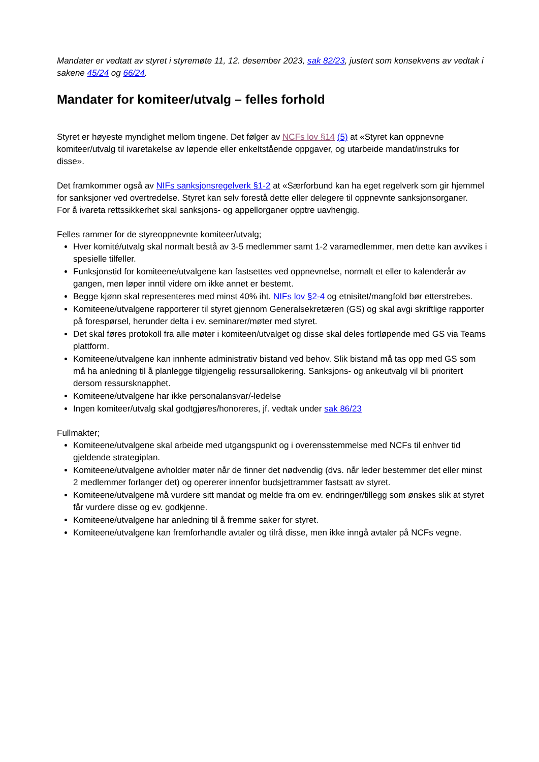Mandater er vedtatt av styret i styremøte 11, 12. desember 2023, sak 82/23, justert som konsekvens av vedtak i sakene 45/24 og 66/24.
Mandater for komiteer/utvalg – felles forhold
Styret er høyeste myndighet mellom tingene. Det følger av NCFs lov §14 (5) at «Styret kan oppnevne komiteer/utvalg til ivaretakelse av løpende eller enkeltstående oppgaver, og utarbeide mandat/instruks for disse».
Det framkommer også av NIFs sanksjonsregelverk §1-2 at «Særforbund kan ha eget regelverk som gir hjemmel for sanksjoner ved overtredelse. Styret kan selv forestå dette eller delegere til oppnevnte sanksjonsorganer.
For å ivareta rettssikkerhet skal sanksjons- og appellorganer opptre uavhengig.
Felles rammer for de styreoppnevnte komiteer/utvalg;
Hver komité/utvalg skal normalt bestå av 3-5 medlemmer samt 1-2 varamedlemmer, men dette kan avvikes i spesielle tilfeller.
Funksjonstid for komiteene/utvalgene kan fastsettes ved oppnevnelse, normalt et eller to kalenderår av gangen, men løper inntil videre om ikke annet er bestemt.
Begge kjønn skal representeres med minst 40% iht. NIFs lov §2-4 og etnisitet/mangfold bør etterstrebes.
Komiteene/utvalgene rapporterer til styret gjennom Generalsekretæren (GS) og skal avgi skriftlige rapporter på forespørsel, herunder delta i ev. seminarer/møter med styret.
Det skal føres protokoll fra alle møter i komiteen/utvalget og disse skal deles fortløpende med GS via Teams plattform.
Komiteene/utvalgene kan innhente administrativ bistand ved behov. Slik bistand må tas opp med GS som må ha anledning til å planlegge tilgjengelig ressursallokering. Sanksjons- og ankeutvalg vil bli prioritert dersom ressursknapphet.
Komiteene/utvalgene har ikke personalansvar/-ledelse
Ingen komiteer/utvalg skal godtgjøres/honoreres, jf. vedtak under sak 86/23
Fullmakter;
Komiteene/utvalgene skal arbeide med utgangspunkt og i overensstemmelse med NCFs til enhver tid gjeldende strategiplan.
Komiteene/utvalgene avholder møter når de finner det nødvendig (dvs. når leder bestemmer det eller minst 2 medlemmer forlanger det) og opererer innenfor budsjettrammer fastsatt av styret.
Komiteene/utvalgene må vurdere sitt mandat og melde fra om ev. endringer/tillegg som ønskes slik at styret får vurdere disse og ev. godkjenne.
Komiteene/utvalgene har anledning til å fremme saker for styret.
Komiteene/utvalgene kan fremforhandle avtaler og tilrå disse, men ikke inngå avtaler på NCFs vegne.